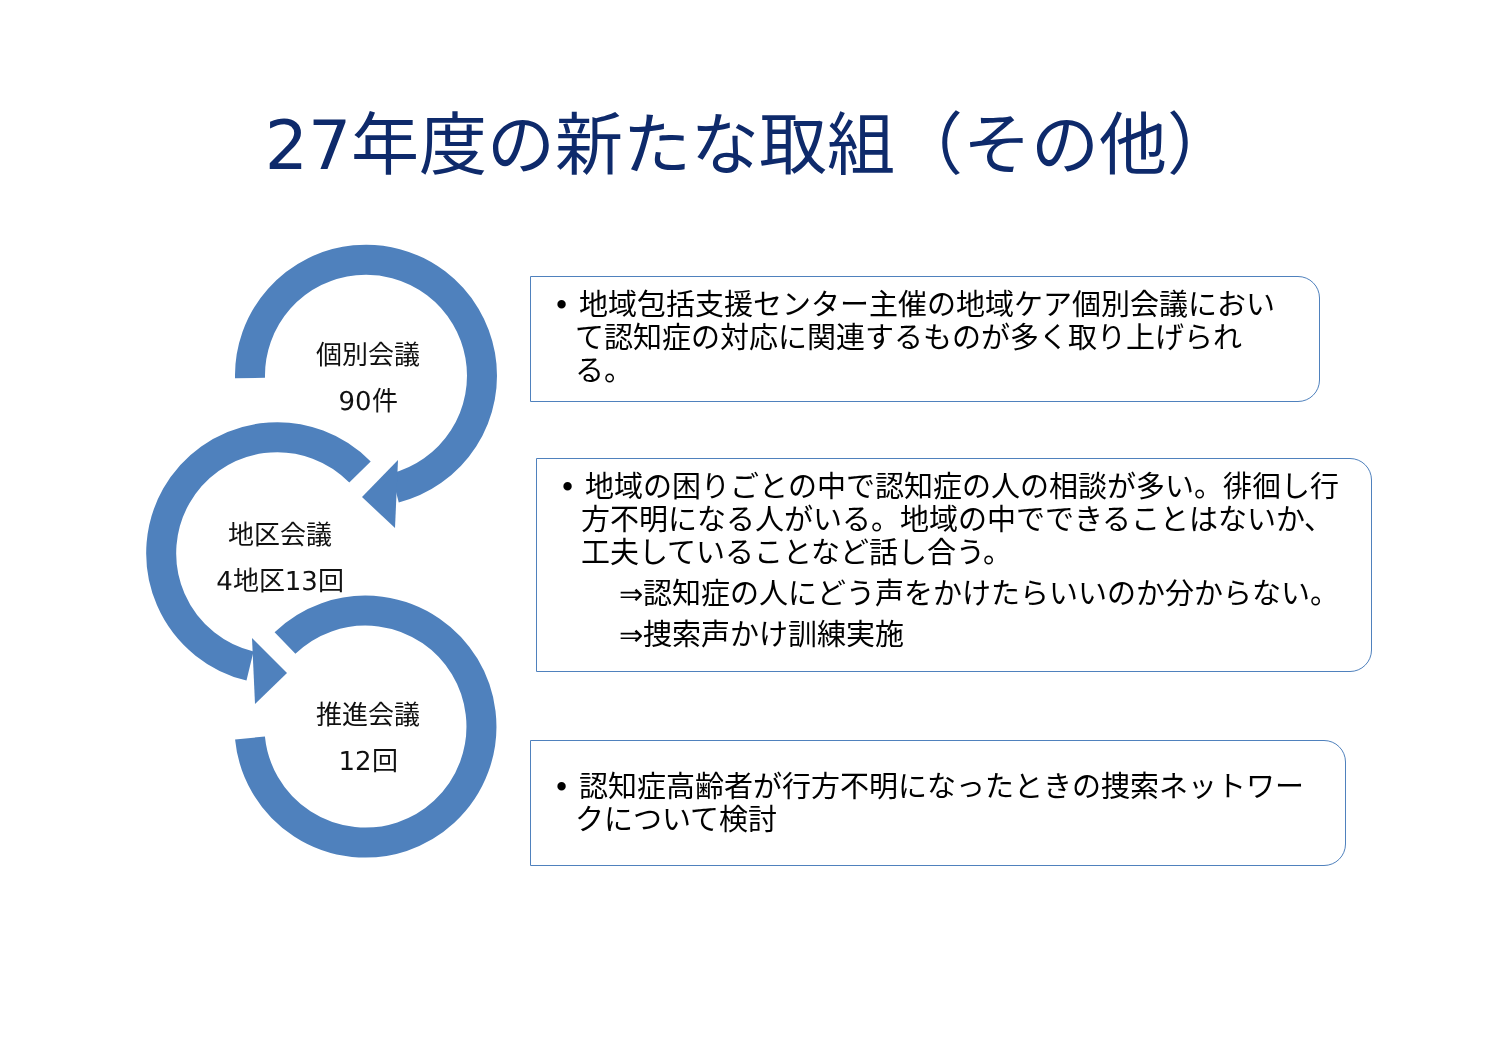27年度の新たな取組（その他）
個別会議
90件
地区会議
4地区13回
推進会議
12回
• 地域包括支援センター主催の地域ケア個別会議において認知症の対応に関連するものが多く取り上げられる。
• 地域の困りごとの中で認知症の人の相談が多い。徘徊し行方不明になる人がいる。地域の中でできることはないか、工夫していることなど話し合う。
⇒認知症の人にどう声をかけたらいいのか分からない。
⇒捜索声かけ訓練実施
• 認知症高齢者が行方不明になったときの捜索ネットワークについて検討